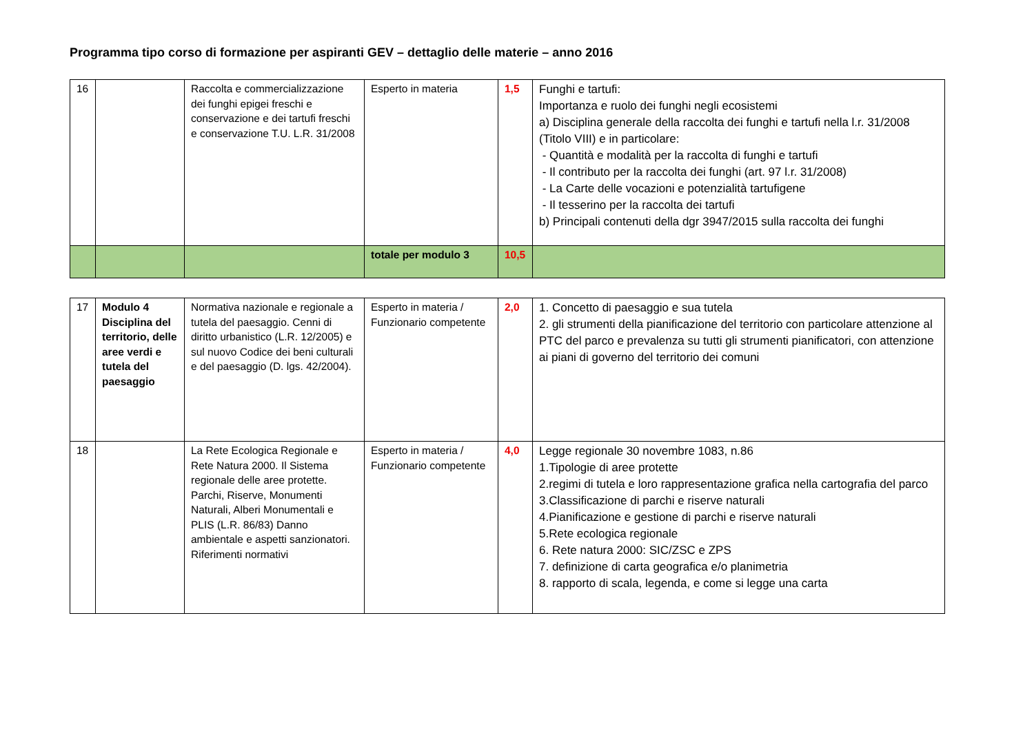Programma tipo corso di formazione per aspiranti GEV – dettaglio delle materie – anno 2016
| 16 | | Raccolta e commercializzazione dei funghi epigei freschi e conservazione e dei tartufi freschi e conservazione T.U. L.R. 31/2008 | Esperto in materia | 1,5 | Funghi e tartufi: Importanza e ruolo dei funghi negli ecosistemi a) Disciplina generale della raccolta dei funghi e tartufi nella l.r. 31/2008 (Titolo VIII) e in particolare: - Quantità e modalità per la raccolta di funghi e tartufi - Il contributo per la raccolta dei funghi (art. 97 l.r. 31/2008) - La Carte delle vocazioni e potenzialità tartufigene - Il tesserino per la raccolta dei tartufi b) Principali contenuti della dgr 3947/2015 sulla raccolta dei funghi |
| | | | totale per modulo 3 | 10,5 | |
| 17 | Modulo 4 Disciplina del territorio, delle aree verdi e tutela del paesaggio | Normativa nazionale e regionale a tutela del paesaggio. Cenni di diritto urbanistico (L.R. 12/2005) e sul nuovo Codice dei beni culturali e del paesaggio (D. lgs. 42/2004). | Esperto in materia / Funzionario competente | 2,0 | 1. Concetto di paesaggio e sua tutela 2. gli strumenti della pianificazione del territorio con particolare attenzione al PTC del parco e prevalenza su tutti gli strumenti pianificatori, con attenzione ai piani di governo del territorio dei comuni |
| 18 | | La Rete Ecologica Regionale e Rete Natura 2000. Il Sistema regionale delle aree protette. Parchi, Riserve, Monumenti Naturali, Alberi Monumentali e PLIS (L.R. 86/83) Danno ambientale e aspetti sanzionatori. Riferimenti normativi | Esperto in materia / Funzionario competente | 4,0 | Legge regionale 30 novembre 1083, n.86 1.Tipologie di aree protette 2.regimi di tutela e loro rappresentazione grafica nella cartografia del parco 3.Classificazione di parchi e riserve naturali 4.Pianificazione e gestione di parchi e riserve naturali 5.Rete ecologica regionale 6. Rete natura 2000: SIC/ZSC e ZPS 7. definizione di carta geografica e/o planimetria 8. rapporto di scala, legenda, e come si legge una carta |